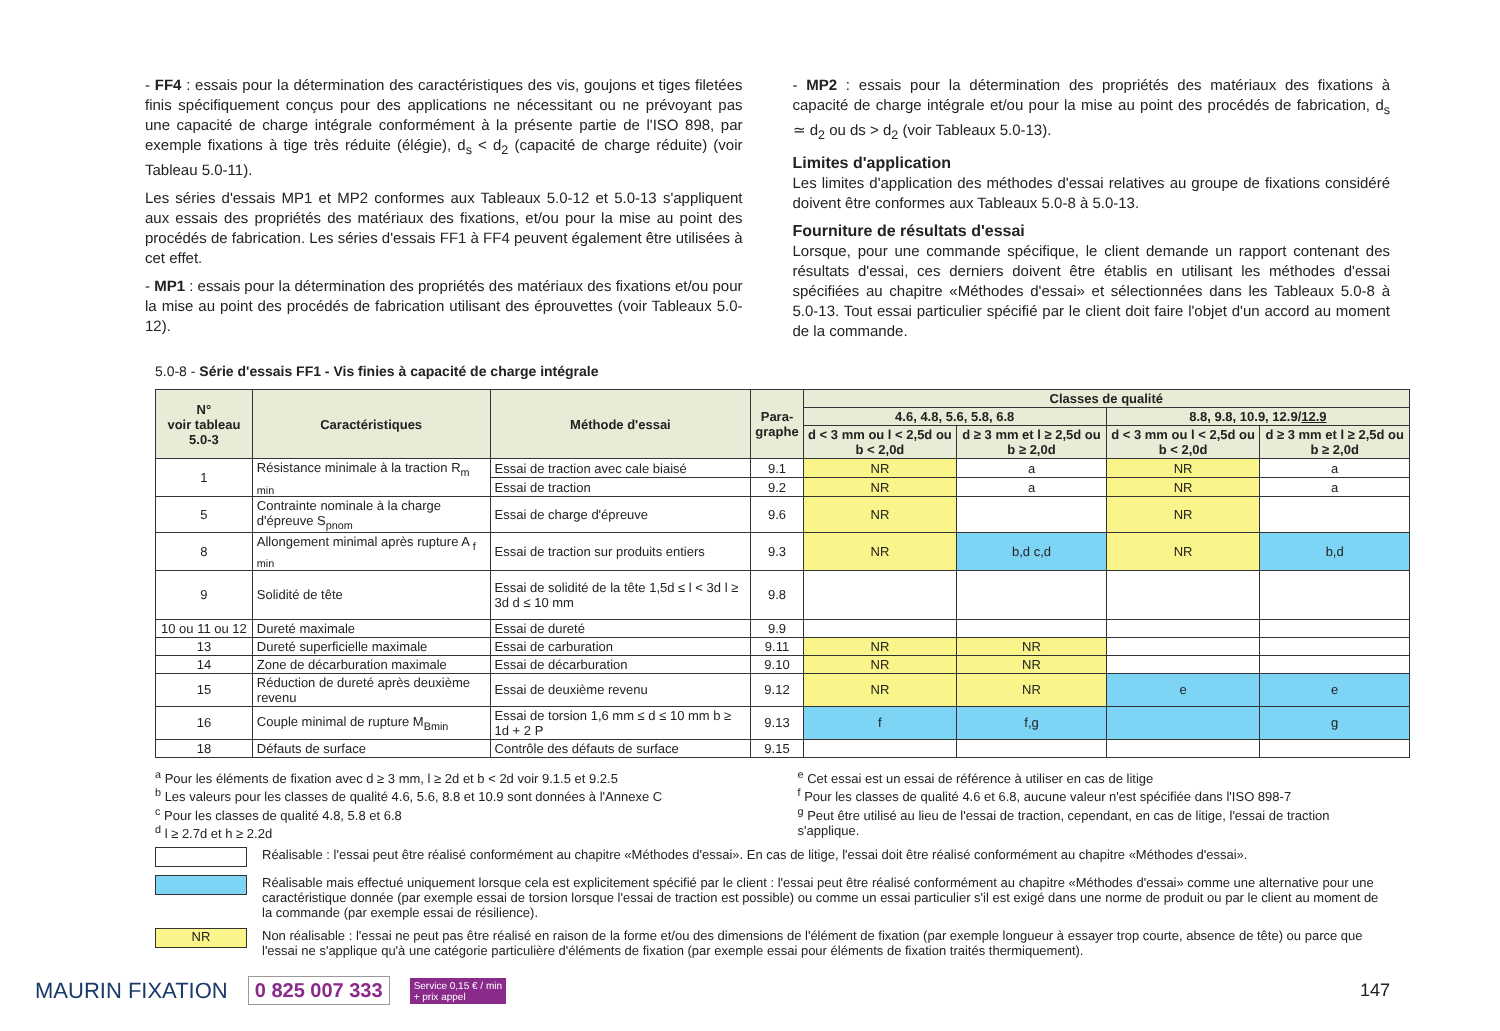- FF4 : essais pour la détermination des caractéristiques des vis, goujons et tiges filetées finis spécifiquement conçus pour des applications ne nécessitant ou ne prévoyant pas une capacité de charge intégrale conformément à la présente partie de l'ISO 898, par exemple fixations à tige très réduite (élégie), d<sub>s</sub> < d<sub>2</sub> (capacité de charge réduite) (voir Tableau 5.0-11).
Les séries d'essais MP1 et MP2 conformes aux Tableaux 5.0-12 et 5.0-13 s'appliquent aux essais des propriétés des matériaux des fixations, et/ou pour la mise au point des procédés de fabrication. Les séries d'essais FF1 à FF4 peuvent également être utilisées à cet effet.
- MP1 : essais pour la détermination des propriétés des matériaux des fixations et/ou pour la mise au point des procédés de fabrication utilisant des éprouvettes (voir Tableaux 5.0-12).
- MP2 : essais pour la détermination des propriétés des matériaux des fixations à capacité de charge intégrale et/ou pour la mise au point des procédés de fabrication, d<sub>s</sub> ≃ d<sub>2</sub> ou ds > d<sub>2</sub> (voir Tableaux 5.0-13).
Limites d'application
Les limites d'application des méthodes d'essai relatives au groupe de fixations considéré doivent être conformes aux Tableaux 5.0-8 à 5.0-13.
Fourniture de résultats d'essai
Lorsque, pour une commande spécifique, le client demande un rapport contenant des résultats d'essai, ces derniers doivent être établis en utilisant les méthodes d'essai spécifiées au chapitre «Méthodes d'essai» et sélectionnées dans les Tableaux 5.0-8 à 5.0-13. Tout essai particulier spécifié par le client doit faire l'objet d'un accord au moment de la commande.
5.0-8 - Série d'essais FF1 - Vis finies à capacité de charge intégrale
| N° voir tableau 5.0-3 | Caractéristiques | Méthode d'essai | Para- graphe | Classes de qualité | | | |
| --- | --- | --- | --- | --- | --- | --- | --- |
| | | | | 4.6, 4.8, 5.6, 5.8, 6.8 | | 8.8, 9.8, 10.9, 12.9/ 12.9 | |
| | | | | d < 3 mm ou l < 2,5d ou b < 2,0d | d ≥ 3 mm et l ≥ 2,5d ou b ≥ 2,0d | d < 3 mm ou l < 2,5d ou b < 2,0d | d ≥ 3 mm et l ≥ 2,5d ou b ≥ 2,0d |
| 1 | Résistance minimale à la traction R<sub>m min</sub> | Essai de traction avec cale biaisé | 9.1 | NR | a | NR | a |
| | | Essai de traction | 9.2 | NR | a | NR | a |
| 5 | Contrainte nominale à la charge d'épreuve S<sub>pnom</sub> | Essai de charge d'épreuve | 9.6 | NR | | NR | |
| 8 | Allongement minimal après rupture A <sub>f min</sub> | Essai de traction sur produits entiers | 9.3 | NR | b,d c,d | NR | b,d |
| 9 | Solidité de tête | Essai de solidité de la tête 1,5d ≤ l < 3d l ≥ 3d d ≤ 10 mm | 9.8 | | | | |
| 10 ou 11 ou 12 | Dureté maximale | Essai de dureté | 9.9 | | | | |
| 13 | Dureté superficielle maximale | Essai de carburation | 9.11 | NR | NR | | |
| 14 | Zone de décarburation maximale | Essai de décarburation | 9.10 | NR | NR | | |
| 15 | Réduction de dureté après deuxième revenu | Essai de deuxième revenu | 9.12 | NR | NR | e | e |
| 16 | Couple minimal de rupture M<sub>Bmin</sub> | Essai de torsion 1,6 mm ≤ d ≤ 10 mm b ≥ 1d + 2 P | 9.13 | f | f,g | | g |
| 18 | Défauts de surface | Contrôle des défauts de surface | 9.15 | | | | |
<sup>a</sup> Pour les éléments de fixation avec d ≥ 3 mm, l ≥ 2d et b < 2d voir 9.1.5 et 9.2.5
<sup>b</sup> Les valeurs pour les classes de qualité 4.6, 5.6, 8.8 et 10.9 sont données à l'Annexe C
<sup>c</sup> Pour les classes de qualité 4.8, 5.8 et 6.8
<sup>d</sup> l ≥ 2.7d et h ≥ 2.2d
<sup>e</sup> Cet essai est un essai de référence à utiliser en cas de litige
<sup>f</sup> Pour les classes de qualité 4.6 et 6.8, aucune valeur n'est spécifiée dans l'ISO 898-7
<sup>g</sup> Peut être utilisé au lieu de l'essai de traction, cependant, en cas de litige, l'essai de traction s'applique.
Réalisable : l'essai peut être réalisé conformément au chapitre «Méthodes d'essai». En cas de litige, l'essai doit être réalisé conformément au chapitre «Méthodes d'essai».
Réalisable mais effectué uniquement lorsque cela est explicitement spécifié par le client : l'essai peut être réalisé conformément au chapitre «Méthodes d'essai» comme une alternative pour une caractéristique donnée (par exemple essai de torsion lorsque l'essai de traction est possible) ou comme un essai particulier s'il est exigé dans une norme de produit ou par le client au moment de la commande (par exemple essai de résilience).
NR Non réalisable : l'essai ne peut pas être réalisé en raison de la forme et/ou des dimensions de l'élément de fixation (par exemple longueur à essayer trop courte, absence de tête) ou parce que l'essai ne s'applique qu'à une catégorie particulière d'éléments de fixation (par exemple essai pour éléments de fixation traités thermiquement).
MAURIN FIXATION 0 825 007 333 Service 0,15 € / min
+ prix appel 147